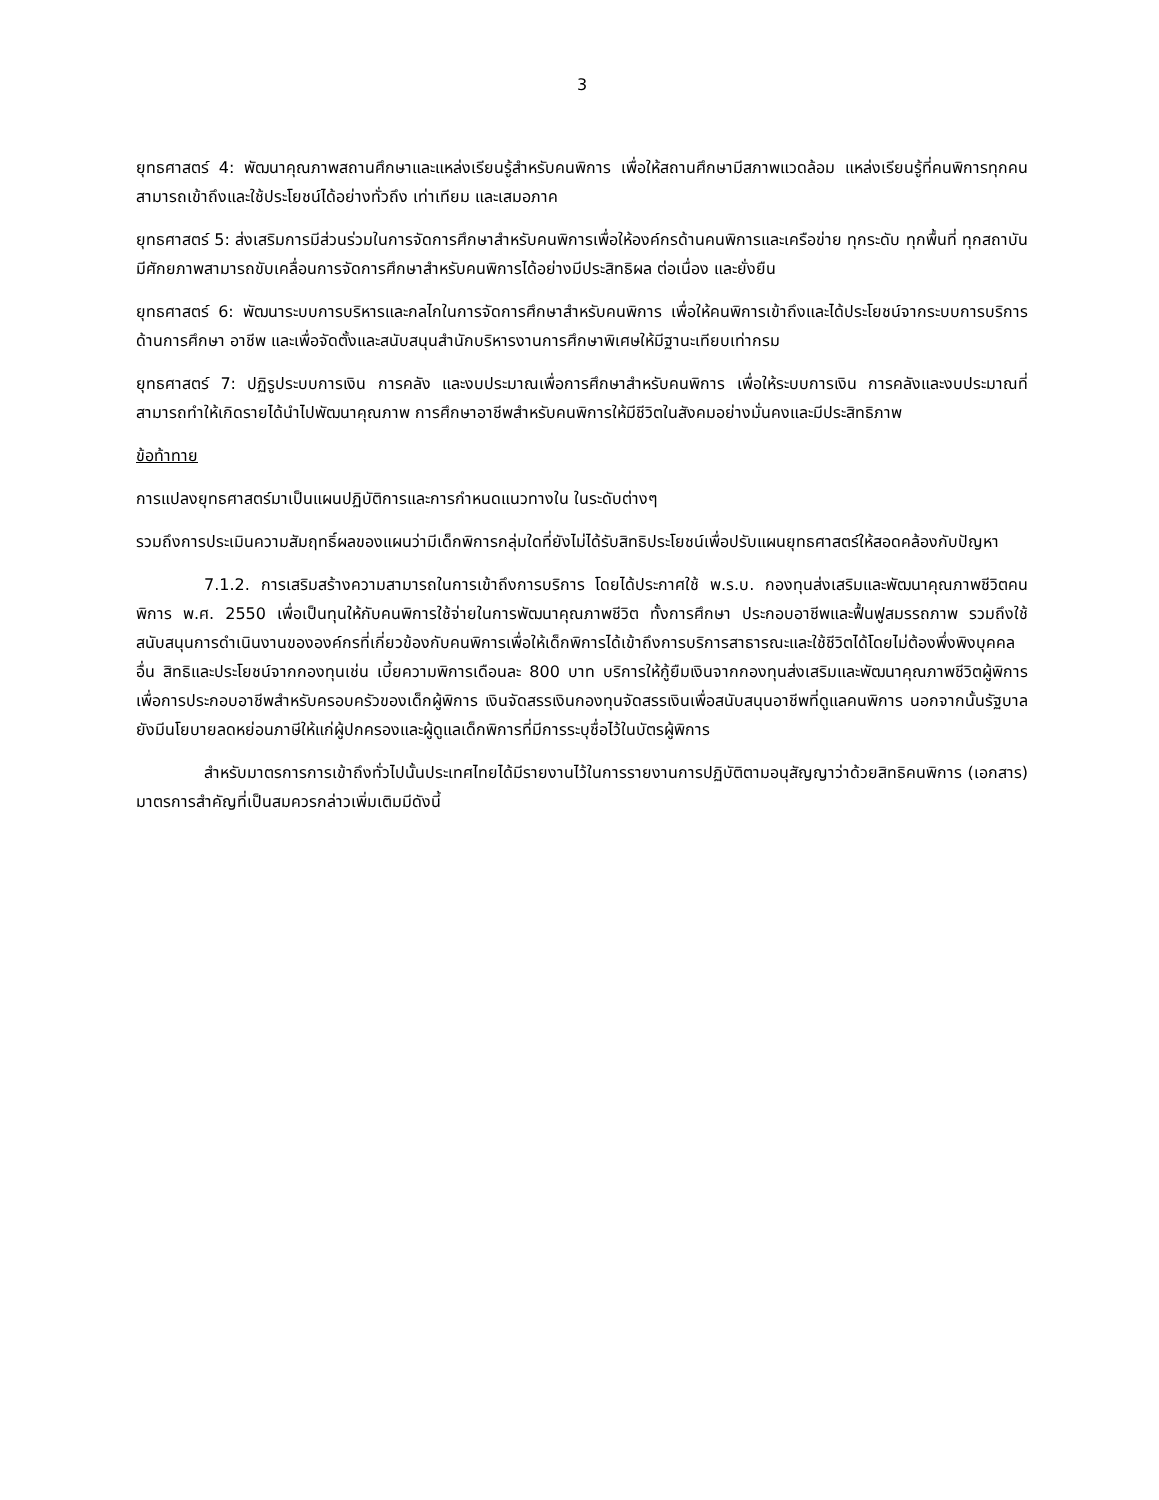3
ยุทธศาสตร์ 4: พัฒนาคุณภาพสถานศึกษาและแหล่งเรียนรู้สำหรับคนพิการ เพื่อให้สถานศึกษามีสภาพแวดล้อม แหล่งเรียนรู้ที่คนพิการทุกคนสามารถเข้าถึงและใช้ประโยชน์ได้อย่างทั่วถึง เท่าเทียม และเสมอภาค
ยุทธศาสตร์ 5: ส่งเสริมการมีส่วนร่วมในการจัดการศึกษาสำหรับคนพิการเพื่อให้องค์กรด้านคนพิการและเครือข่าย ทุกระดับ ทุกพื้นที่ ทุกสถาบัน มีศักยภาพสามารถขับเคลื่อนการจัดการศึกษาสำหรับคนพิการได้อย่างมีประสิทธิผล ต่อเนื่อง และยั่งยืน
ยุทธศาสตร์ 6: พัฒนาระบบการบริหารและกลไกในการจัดการศึกษาสำหรับคนพิการ เพื่อให้คนพิการเข้าถึงและได้ประโยชน์จากระบบการบริการด้านการศึกษา อาชีพ และเพื่อจัดตั้งและสนับสนุนสำนักบริหารงานการศึกษาพิเศษให้มีฐานะเทียบเท่ากรม
ยุทธศาสตร์ 7: ปฏิรูประบบการเงิน การคลัง และงบประมาณเพื่อการศึกษาสำหรับคนพิการ เพื่อให้ระบบการเงิน การคลังและงบประมาณที่สามารถทำให้เกิดรายได้นำไปพัฒนาคุณภาพ การศึกษาอาชีพสำหรับคนพิการให้มีชีวิตในสังคมอย่างมั่นคงและมีประสิทธิภาพ
ข้อท้าทาย
การแปลงยุทธศาสตร์มาเป็นแผนปฏิบัติการและการกำหนดแนวทางใน ในระดับต่างๆ
รวมถึงการประเมินความสัมฤทธิ์ผลของแผนว่ามีเด็กพิการกลุ่มใดที่ยังไม่ได้รับสิทธิประโยชน์เพื่อปรับแผนยุทธศาสตร์ให้สอดคล้องกับปัญหา
7.1.2. การเสริมสร้างความสามารถในการเข้าถึงการบริการ โดยได้ประกาศใช้ พ.ร.บ. กองทุนส่งเสริมและพัฒนาคุณภาพชีวิตคนพิการ พ.ศ. 2550 เพื่อเป็นทุนให้กับคนพิการใช้จ่ายในการพัฒนาคุณภาพชีวิต ทั้งการศึกษา ประกอบอาชีพและฟื้นฟูสมรรถภาพ รวมถึงใช้สนับสนุนการดำเนินงานขององค์กรที่เกี่ยวข้องกับคนพิการเพื่อให้เด็กพิการได้เข้าถึงการบริการสาธารณะและใช้ชีวิตได้โดยไม่ต้องพึ่งพิงบุคคลอื่น สิทธิและประโยชน์จากกองทุนเช่น เบี้ยความพิการเดือนละ 800 บาท บริการให้กู้ยืมเงินจากกองทุนส่งเสริมและพัฒนาคุณภาพชีวิตผู้พิการเพื่อการประกอบอาชีพสำหรับครอบครัวของเด็กผู้พิการ เงินจัดสรรเงินกองทุนจัดสรรเงินเพื่อสนับสนุนอาชีพที่ดูแลคนพิการ นอกจากนั้นรัฐบาลยังมีนโยบายลดหย่อนภาษีให้แก่ผู้ปกครองและผู้ดูแลเด็กพิการที่มีการระบุชื่อไว้ในบัตรผู้พิการ
สำหรับมาตรการการเข้าถึงทั่วไปนั้นประเทศไทยได้มีรายงานไว้ในการรายงานการปฏิบัติตามอนุสัญญาว่าด้วยสิทธิคนพิการ (เอกสาร) มาตรการสำคัญที่เป็นสมควรกล่าวเพิ่มเติมมีดังนี้